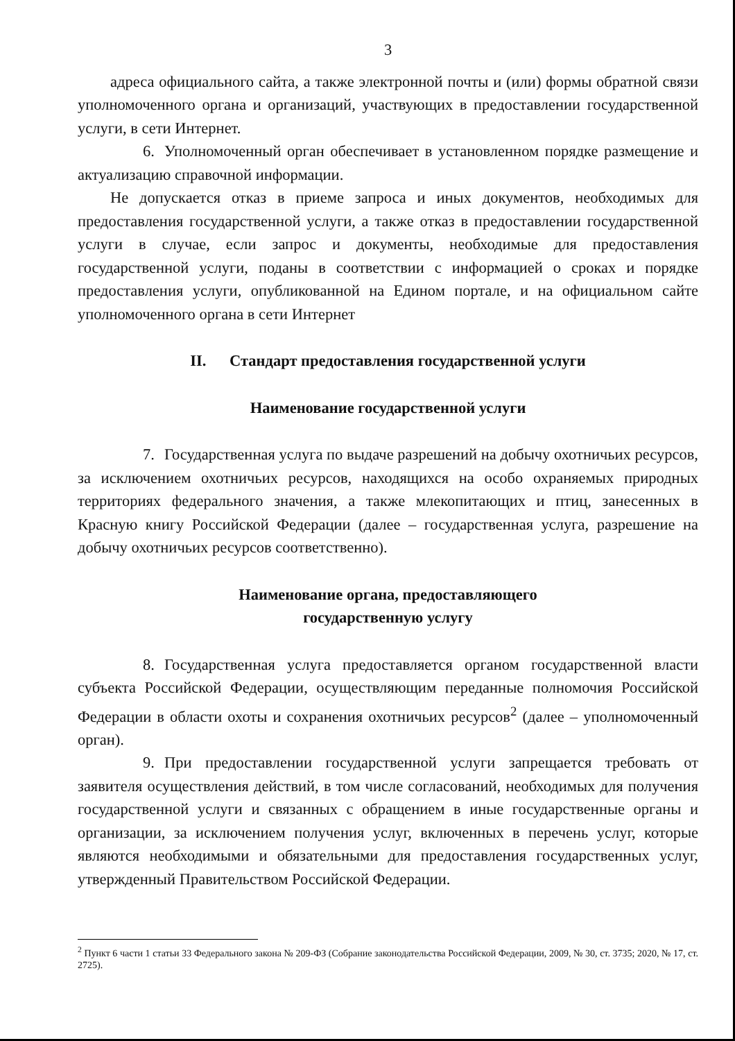3
адреса официального сайта, а также электронной почты и (или) формы обратной связи уполномоченного органа и организаций, участвующих в предоставлении государственной услуги, в сети Интернет.
6. Уполномоченный орган обеспечивает в установленном порядке размещение и актуализацию справочной информации.
Не допускается отказ в приеме запроса и иных документов, необходимых для предоставления государственной услуги, а также отказ в предоставлении государственной услуги в случае, если запрос и документы, необходимые для предоставления государственной услуги, поданы в соответствии с информацией о сроках и порядке предоставления услуги, опубликованной на Едином портале, и на официальном сайте уполномоченного органа в сети Интернет
II. Стандарт предоставления государственной услуги
Наименование государственной услуги
7. Государственная услуга по выдаче разрешений на добычу охотничьих ресурсов, за исключением охотничьих ресурсов, находящихся на особо охраняемых природных территориях федерального значения, а также млекопитающих и птиц, занесенных в Красную книгу Российской Федерации (далее – государственная услуга, разрешение на добычу охотничьих ресурсов соответственно).
Наименование органа, предоставляющего
государственную услугу
8. Государственная услуга предоставляется органом государственной власти субъекта Российской Федерации, осуществляющим переданные полномочия Российской Федерации в области охоты и сохранения охотничьих ресурсов<sup>2</sup> (далее – уполномоченный орган).
9. При предоставлении государственной услуги запрещается требовать от заявителя осуществления действий, в том числе согласований, необходимых для получения государственной услуги и связанных с обращением в иные государственные органы и организации, за исключением получения услуг, включенных в перечень услуг, которые являются необходимыми и обязательными для предоставления государственных услуг, утвержденный Правительством Российской Федерации.
<sup>2</sup> Пункт 6 части 1 статьи 33 Федерального закона № 209-ФЗ (Собрание законодательства Российской Федерации, 2009, № 30, ст. 3735; 2020, № 17, ст. 2725).